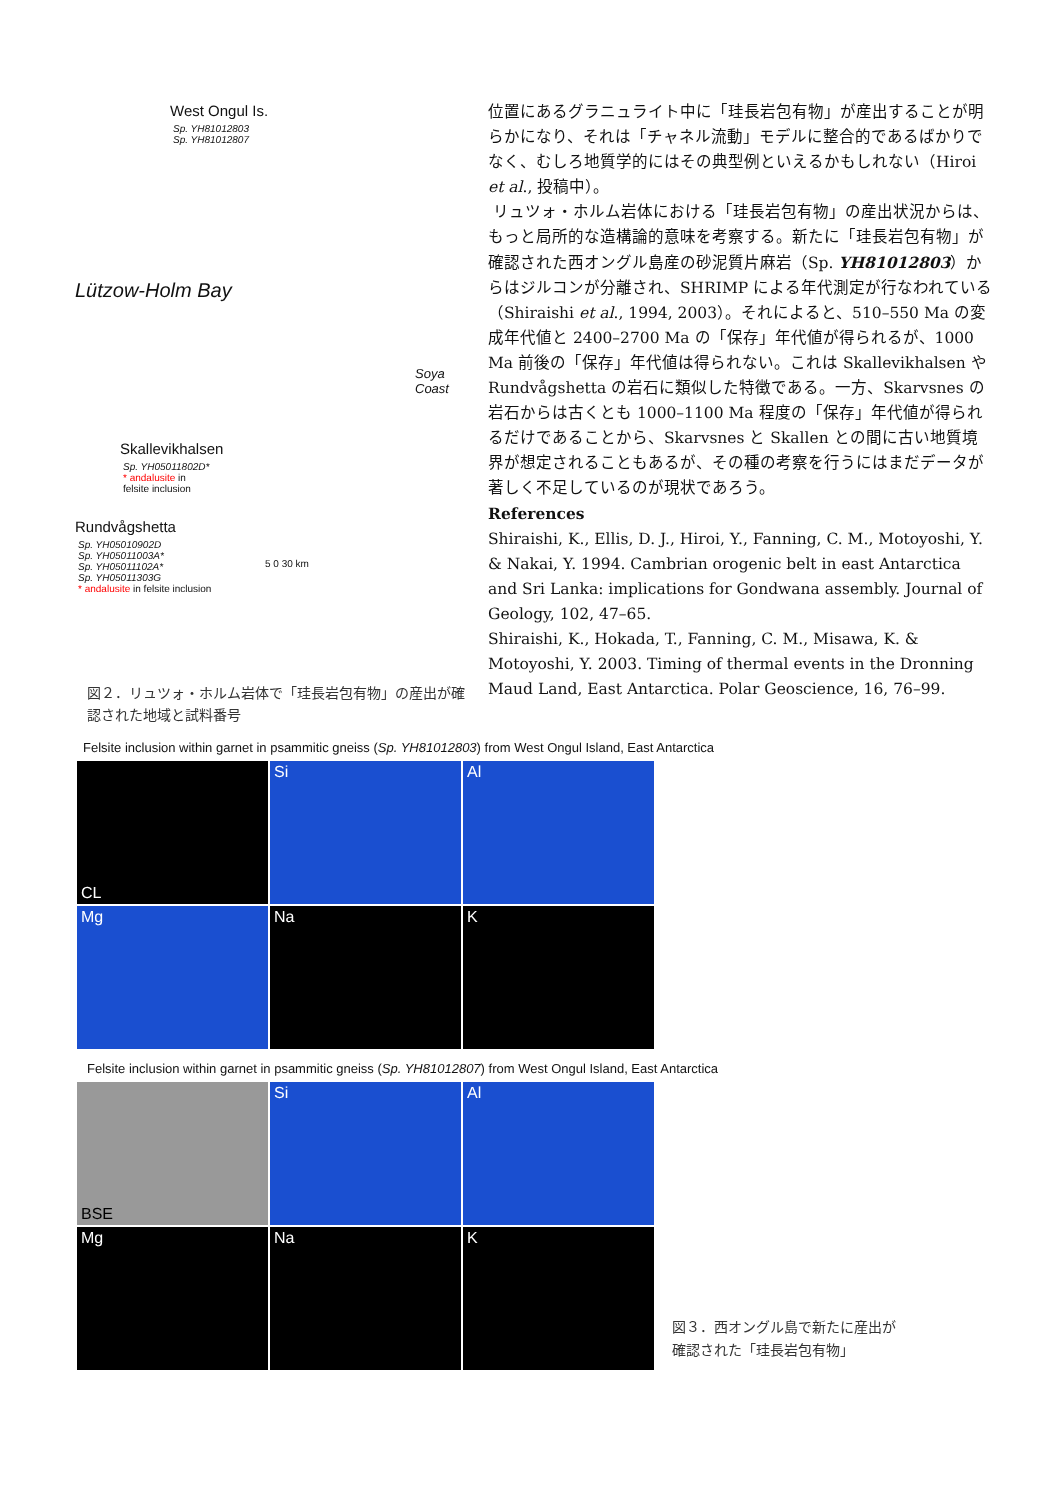West Ongul Is.
Sp. YH81012803
Sp. YH81012807
Lützow-Holm Bay
Soya Coast
Skallevikhalsen
Sp. YH05011802D*
* andalusite in
felsite inclusion
Rundvågshetta
Sp. YH05010902D
Sp. YH05011003A*
Sp. YH05011102A*
Sp. YH05011303G
* andalusite in felsite inclusion
5 0 30 km
図２．リュツォ・ホルム岩体で「珪長岩包有物」の産出が確認された地域と試料番号
位置にあるグラニュライト中に「珪長岩包有物」が産出することが明らかになり、それは「チャネル流動」モデルに整合的であるばかりでなく、むしろ地質学的にはその典型例といえるかもしれない（Hiroi et al., 投稿中）。
リュツォ・ホルム岩体における「珪長岩包有物」の産出状況からは、もっと局所的な造構論的意味を考察する。新たに「珪長岩包有物」が確認された西オングル島産の砂泥質片麻岩（Sp. YH81012803）からはジルコンが分離され、SHRIMP による年代測定が行なわれている（Shiraishi et al., 1994, 2003）。それによると、510–550 Ma の変成年代値と 2400–2700 Ma の「保存」年代値が得られるが、1000 Ma 前後の「保存」年代値は得られない。これは Skallevikhalsen や Rundvågshetta の岩石に類似した特徴である。一方、Skarvsnes の岩石からは古くとも 1000–1100 Ma 程度の「保存」年代値が得られるだけであることから、Skarvsnes と Skallen との間に古い地質境界が想定されることもあるが、その種の考察を行うにはまだデータが著しく不足しているのが現状であろう。
References
Shiraishi, K., Ellis, D. J., Hiroi, Y., Fanning, C. M., Motoyoshi, Y. & Nakai, Y. 1994. Cambrian orogenic belt in east Antarctica and Sri Lanka: implications for Gondwana assembly. Journal of Geology, 102, 47–65.
Shiraishi, K., Hokada, T., Fanning, C. M., Misawa, K. & Motoyoshi, Y. 2003. Timing of thermal events in the Dronning Maud Land, East Antarctica. Polar Geoscience, 16, 76–99.
Felsite inclusion within garnet in psammitic gneiss (Sp. YH81012803) from West Ongul Island, East Antarctica
CL
Si
Al
Mg
Na
K
Felsite inclusion within garnet in psammitic gneiss (Sp. YH81012807) from West Ongul Island, East Antarctica
BSE
Si
Al
Mg
Na
K
図３．西オングル島で新たに産出が
確認された「珪長岩包有物」